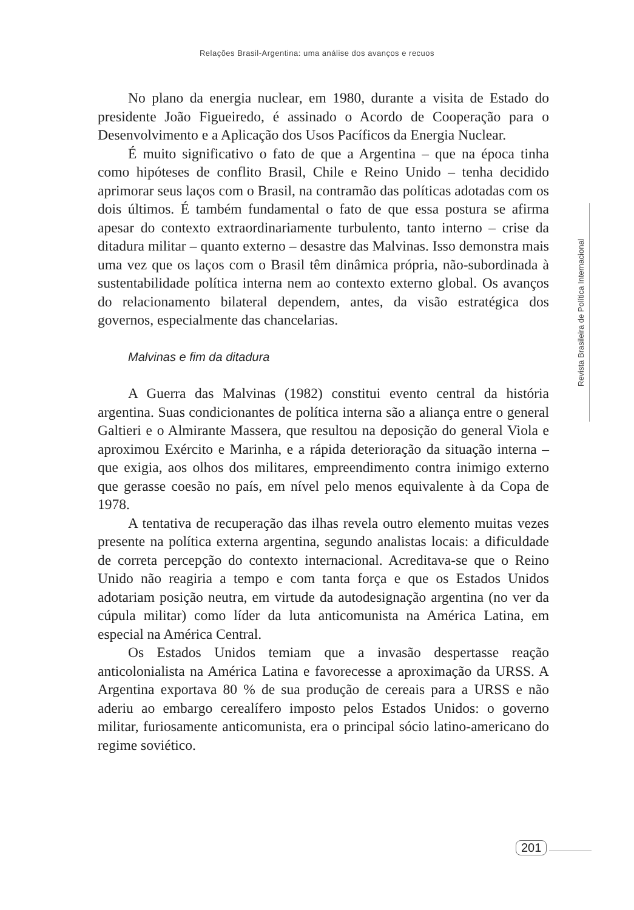Relações Brasil-Argentina: uma análise dos avanços e recuos
No plano da energia nuclear, em 1980, durante a visita de Estado do presidente João Figueiredo, é assinado o Acordo de Cooperação para o Desenvolvimento e a Aplicação dos Usos Pacíficos da Energia Nuclear.
É muito significativo o fato de que a Argentina – que na época tinha como hipóteses de conflito Brasil, Chile e Reino Unido – tenha decidido aprimorar seus laços com o Brasil, na contramão das políticas adotadas com os dois últimos. É também fundamental o fato de que essa postura se afirma apesar do contexto extraordinariamente turbulento, tanto interno – crise da ditadura militar – quanto externo – desastre das Malvinas. Isso demonstra mais uma vez que os laços com o Brasil têm dinâmica própria, não-subordinada à sustentabilidade política interna nem ao contexto externo global. Os avanços do relacionamento bilateral dependem, antes, da visão estratégica dos governos, especialmente das chancelarias.
Malvinas e fim da ditadura
A Guerra das Malvinas (1982) constitui evento central da história argentina. Suas condicionantes de política interna são a aliança entre o general Galtieri e o Almirante Massera, que resultou na deposição do general Viola e aproximou Exército e Marinha, e a rápida deterioração da situação interna – que exigia, aos olhos dos militares, empreendimento contra inimigo externo que gerasse coesão no país, em nível pelo menos equivalente à da Copa de 1978.
A tentativa de recuperação das ilhas revela outro elemento muitas vezes presente na política externa argentina, segundo analistas locais: a dificuldade de correta percepção do contexto internacional. Acreditava-se que o Reino Unido não reagiria a tempo e com tanta força e que os Estados Unidos adotariam posição neutra, em virtude da autodesignação argentina (no ver da cúpula militar) como líder da luta anticomunista na América Latina, em especial na América Central.
Os Estados Unidos temiam que a invasão despertasse reação anticolonialista na América Latina e favorecesse a aproximação da URSS. A Argentina exportava 80 % de sua produção de cereais para a URSS e não aderiu ao embargo cerealífero imposto pelos Estados Unidos: o governo militar, furiosamente anticomunista, era o principal sócio latino-americano do regime soviético.
Revista Brasileira de Política Internacional
201